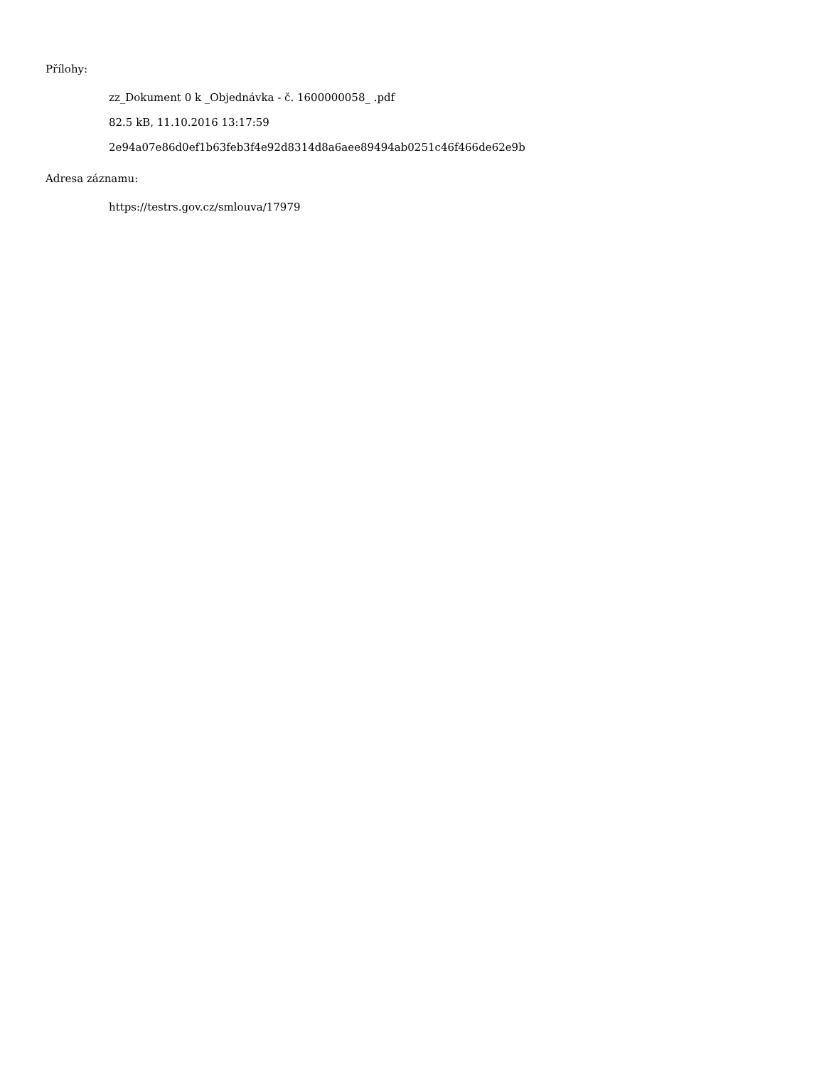Přílohy:
zz_Dokument 0 k _Objednávka - č. 1600000058_ .pdf
82.5 kB, 11.10.2016 13:17:59
2e94a07e86d0ef1b63feb3f4e92d8314d8a6aee89494ab0251c46f466de62e9b
Adresa záznamu:
https://testrs.gov.cz/smlouva/17979